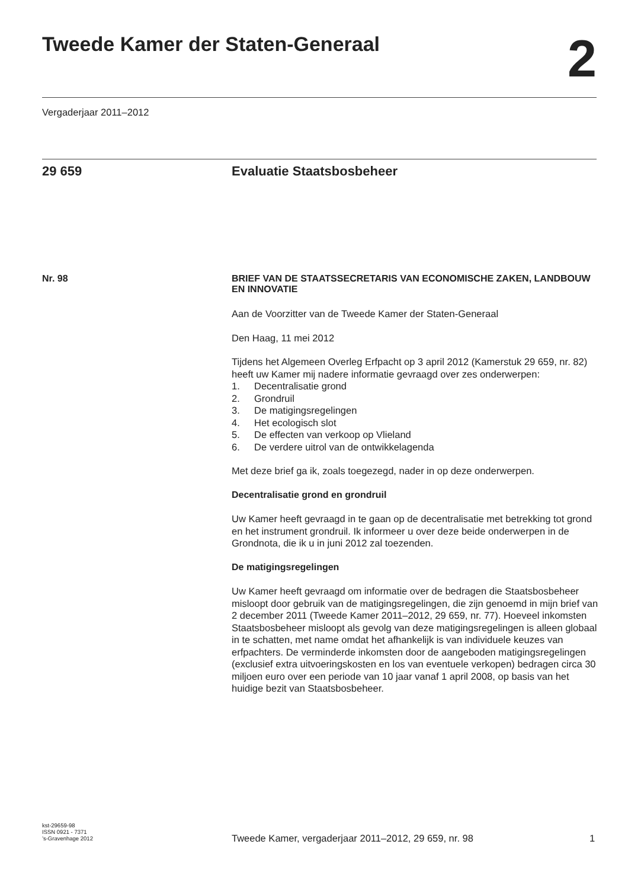Tweede Kamer der Staten-Generaal
2
Vergaderjaar 2011–2012
29 659 Evaluatie Staatsbosbeheer
Nr. 98
BRIEF VAN DE STAATSSECRETARIS VAN ECONOMISCHE ZAKEN, LANDBOUW EN INNOVATIE
Aan de Voorzitter van de Tweede Kamer der Staten-Generaal
Den Haag, 11 mei 2012
Tijdens het Algemeen Overleg Erfpacht op 3 april 2012 (Kamerstuk 29 659, nr. 82) heeft uw Kamer mij nadere informatie gevraagd over zes onderwerpen:
1. Decentralisatie grond
2. Grondruil
3. De matigingsregelingen
4. Het ecologisch slot
5. De effecten van verkoop op Vlieland
6. De verdere uitrol van de ontwikkelagenda
Met deze brief ga ik, zoals toegezegd, nader in op deze onderwerpen.
Decentralisatie grond en grondruil
Uw Kamer heeft gevraagd in te gaan op de decentralisatie met betrekking tot grond en het instrument grondruil. Ik informeer u over deze beide onderwerpen in de Grondnota, die ik u in juni 2012 zal toezenden.
De matigingsregelingen
Uw Kamer heeft gevraagd om informatie over de bedragen die Staatsbosbeheer misloopt door gebruik van de matigingsregelingen, die zijn genoemd in mijn brief van 2 december 2011 (Tweede Kamer 2011–2012, 29 659, nr. 77). Hoeveel inkomsten Staatsbosbeheer misloopt als gevolg van deze matigingsregelingen is alleen globaal in te schatten, met name omdat het afhankelijk is van individuele keuzes van erfpachters. De verminderde inkomsten door de aangeboden matigingsregelingen (exclusief extra uitvoeringskosten en los van eventuele verkopen) bedragen circa 30 miljoen euro over een periode van 10 jaar vanaf 1 april 2008, op basis van het huidige bezit van Staatsbosbeheer.
kst-29659-98
ISSN 0921 - 7371
’s-Gravenhage 2012
Tweede Kamer, vergaderjaar 2011–2012, 29 659, nr. 98
1